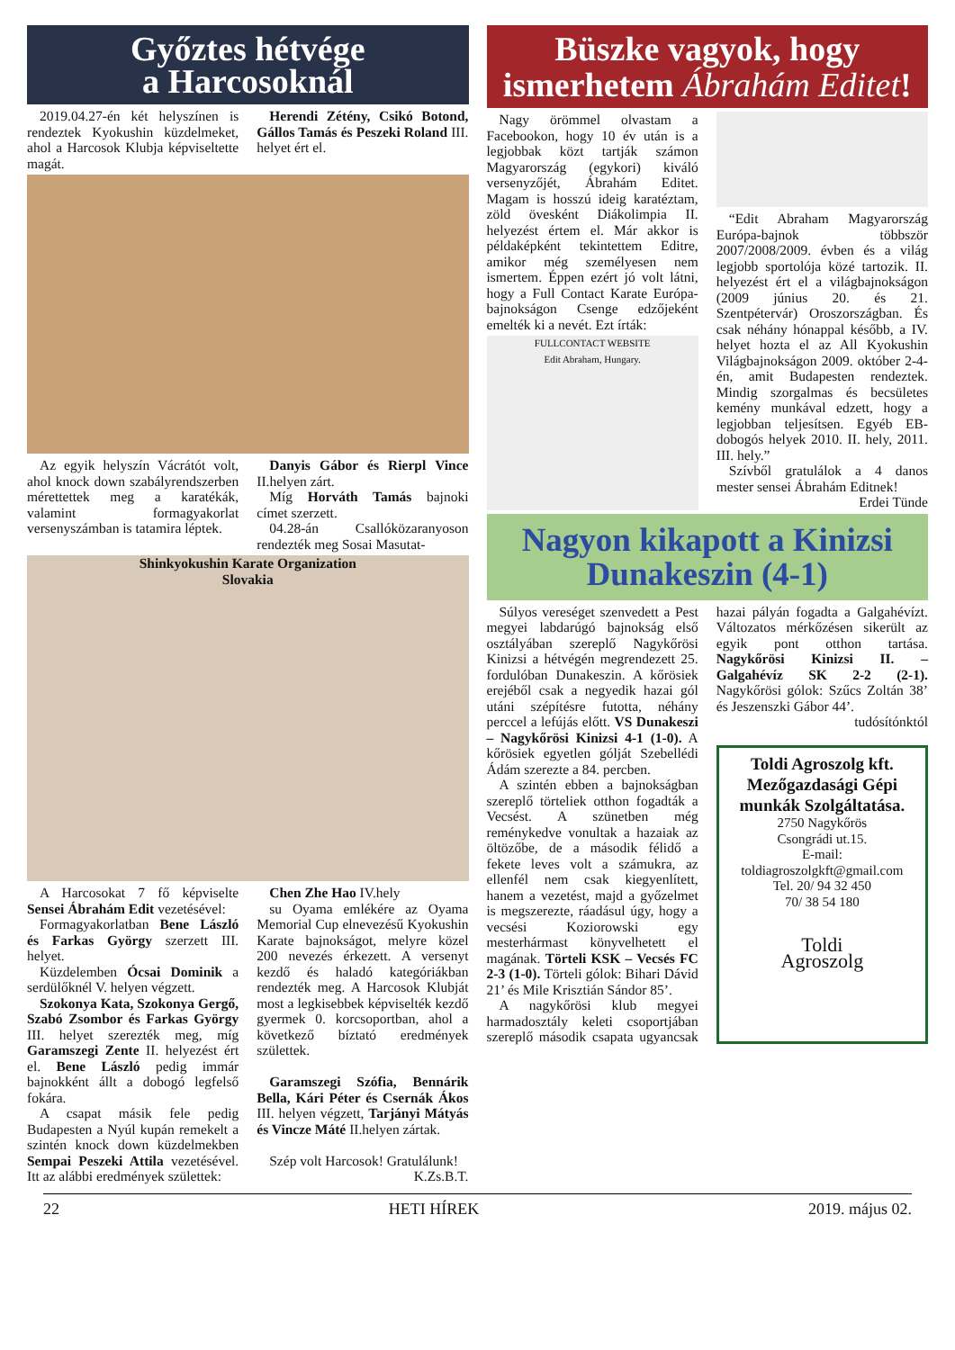Győztes hétvége
a Harcosoknál
2019.04.27-én két helyszínen is rendeztek Kyokushin küzdelmeket, ahol a Harcosok Klubja képviseltette magát.
Herendi Zétény, Csikó Botond, Gállos Tamás és Peszeki Roland III. helyet ért el.
Az egyik helyszín Vácrátót volt, ahol knock down szabályrendszerben mérettettek meg a karatékák, valamint formagyakorlat versenyszámban is tatamira léptek.
Danyis Gábor és Rierpl Vince II.helyen zárt.
Míg Horváth Tamás bajnoki címet szerzett.
04.28-án Csallóközaranyoson rendezték meg Sosai Masutat-
Shinkyokushin Karate Organization
Slovakia
A Harcosokat 7 fő képviselte Sensei Ábrahám Edit vezetésével:
Formagyakorlatban Bene László és Farkas György szerzett III. helyet.
Küzdelemben Ócsai Dominik a serdülőknél V. helyen végzett.
Szokonya Kata, Szokonya Gergő, Szabó Zsombor és Farkas György III. helyet szerezték meg, míg Garamszegi Zente II. helyezést ért el. Bene László pedig immár bajnokként állt a dobogó legfelső fokára.
A csapat másik fele pedig Budapesten a Nyúl kupán remekelt a szintén knock down küzdelmekben Sempai Peszeki Attila vezetésével. Itt az alábbi eredmények születtek:
Chen Zhe Hao IV.hely
su Oyama emlékére az Oyama Memorial Cup elnevezésű Kyokushin Karate bajnokságot, melyre közel 200 nevezés érkezett. A versenyt kezdő és haladó kategóriákban rendezték meg. A Harcosok Klubját most a legkisebbek képviselték kezdő gyermek 0. korcsoportban, ahol a következő bíztató eredmények születtek.
Garamszegi Szófia, Bennárik Bella, Kári Péter és Csernák Ákos III. helyen végzett, Tarjányi Mátyás és Vincze Máté II.helyen zártak.
Szép volt Harcosok! Gratulálunk!
K.Zs.B.T.
Büszke vagyok, hogy ismerhetem Ábrahám Editet!
Nagy örömmel olvastam a Facebookon, hogy 10 év után is a legjobbak közt tartják számon Magyarország (egykori) kiváló versenyzőjét, Ábrahám Editet. Magam is hosszú ideig karatéztam, zöld övesként Diákolimpia II. helyezést értem el. Már akkor is példaképként tekintettem Editre, amikor még személyesen nem ismertem. Éppen ezért jó volt látni, hogy a Full Contact Karate Európa-bajnokságon Csenge edzőjeként emelték ki a nevét. Ezt írták:
FULLCONTACT WEBSITE
Edit Abraham, Hungary.
“Edit Abraham Magyarország Európa-bajnok többször 2007/2008/2009. évben és a világ legjobb sportolója közé tartozik. II. helyezést ért el a világbajnokságon (2009 június 20. és 21. Szentpétervár) Oroszországban. És csak néhány hónappal később, a IV. helyet hozta el az All Kyokushin Világbajnokságon 2009. október 2-4-én, amit Budapesten rendeztek. Mindig szorgalmas és becsületes kemény munkával edzett, hogy a legjobban teljesítsen. Egyéb EB-dobogós helyek 2010. II. hely, 2011. III. hely.”
Szívből gratulálok a 4 danos mester sensei Ábrahám Editnek!
Erdei Tünde
Nagyon kikapott a Kinizsi Dunakeszin (4-1)
Súlyos vereséget szenvedett a Pest megyei labdarúgó bajnokság első osztályában szereplő Nagykőrösi Kinizsi a hétvégén megrendezett 25. fordulóban Dunakeszin. A kőrösiek erejéből csak a negyedik hazai gól utáni szépítésre futotta, néhány perccel a lefújás előtt. VS Dunakeszi – Nagykőrösi Kinizsi 4-1 (1-0). A kőrösiek egyetlen gólját Szebellédi Ádám szerezte a 84. percben.
A szintén ebben a bajnokságban szereplő törteliek otthon fogadták a Vecsést. A szünetben még reménykedve vonultak a hazaiak az öltözőbe, de a második félidő a fekete leves volt a számukra, az ellenfél nem csak kiegyenlített, hanem a vezetést, majd a győzelmet is megszerezte, ráadásul úgy, hogy a vecsési Koziorowski egy mesterhármast könyvelhetett el magának. Törteli KSK – Vecsés FC 2-3 (1-0). Törteli gólok: Bihari Dávid 21’ és Mile Krisztián Sándor 85’.
A nagykőrösi klub megyei harmadosztály keleti csoportjában szereplő második csapata ugyancsak hazai pályán fogadta a Galgahévízt. Változatos mérkőzésen sikerült az egyik pont otthon tartása. Nagykőrösi Kinizsi II. – Galgahévíz SK 2-2 (2-1). Nagykőrösi gólok: Szűcs Zoltán 38’ és Jeszenszki Gábor 44’.
tudósítónktól
Toldi Agroszolg kft. Mezőgazdasági Gépi munkák Szolgáltatása.
2750 Nagykőrös
Csongrádi ut.15.
E-mail:
toldiagroszolgkft@gmail.com
Tel. 20/ 94 32 450
70/ 38 54 180
Toldi
Agroszolg
22 HETI HÍREK 2019. május 02.